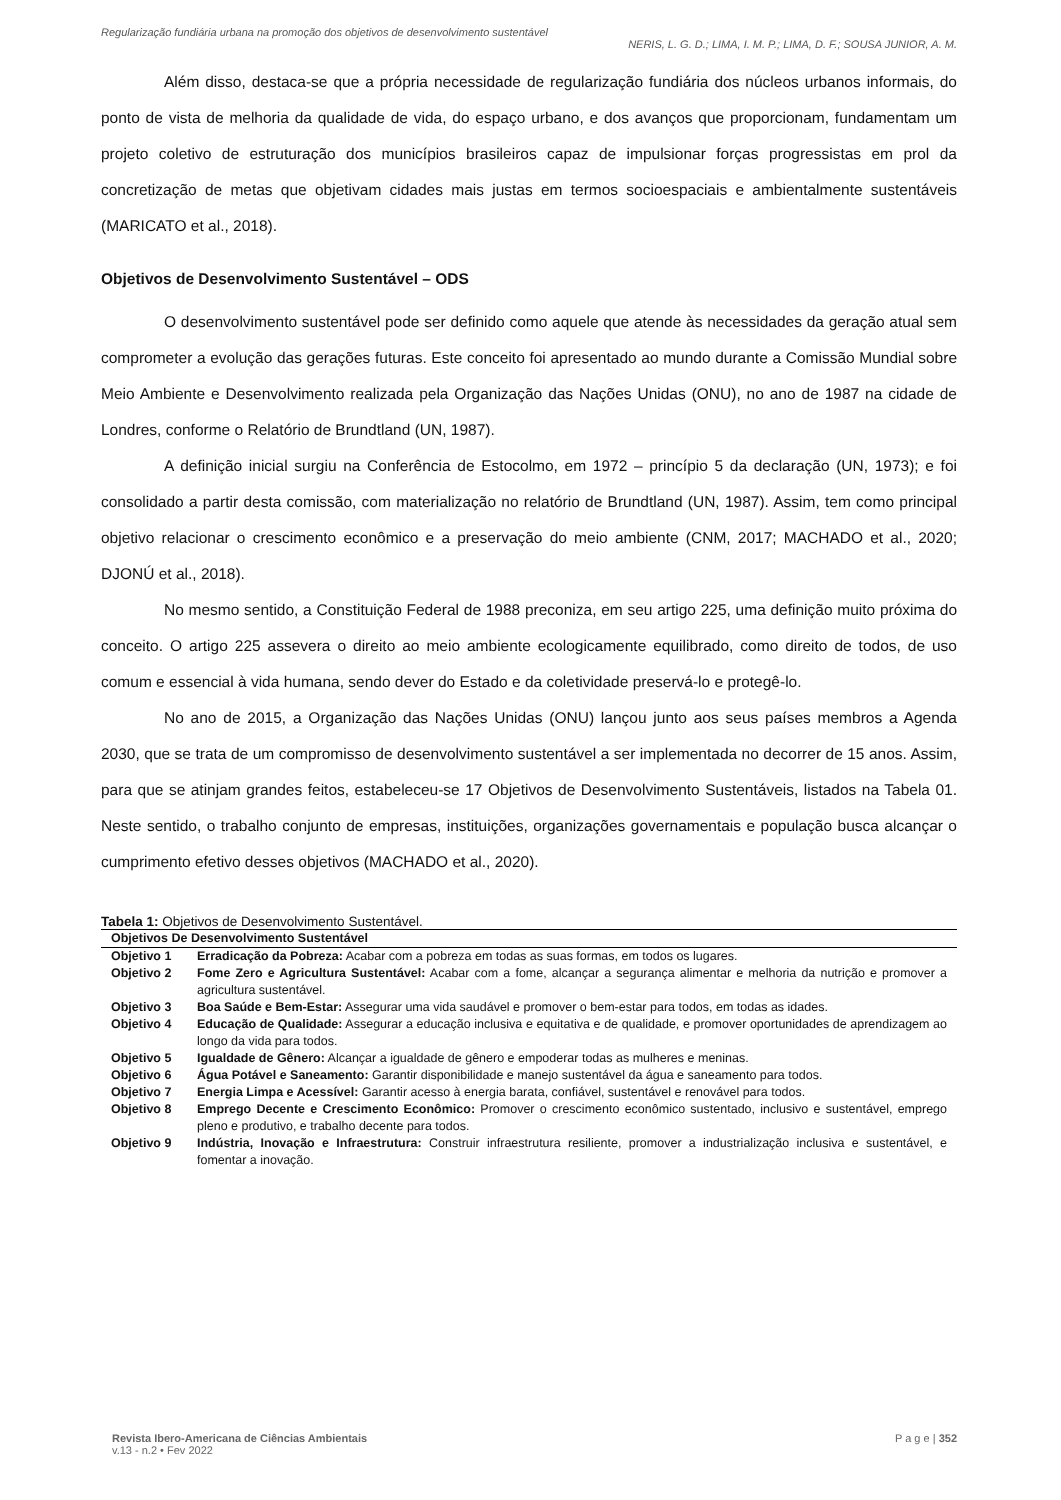Regularização fundiária urbana na promoção dos objetivos de desenvolvimento sustentável
NERIS, L. G. D.; LIMA, I. M. P.; LIMA, D. F.; SOUSA JUNIOR, A. M.
Além disso, destaca-se que a própria necessidade de regularização fundiária dos núcleos urbanos informais, do ponto de vista de melhoria da qualidade de vida, do espaço urbano, e dos avanços que proporcionam, fundamentam um projeto coletivo de estruturação dos municípios brasileiros capaz de impulsionar forças progressistas em prol da concretização de metas que objetivam cidades mais justas em termos socioespaciais e ambientalmente sustentáveis (MARICATO et al., 2018).
Objetivos de Desenvolvimento Sustentável – ODS
O desenvolvimento sustentável pode ser definido como aquele que atende às necessidades da geração atual sem comprometer a evolução das gerações futuras. Este conceito foi apresentado ao mundo durante a Comissão Mundial sobre Meio Ambiente e Desenvolvimento realizada pela Organização das Nações Unidas (ONU), no ano de 1987 na cidade de Londres, conforme o Relatório de Brundtland (UN, 1987).
A definição inicial surgiu na Conferência de Estocolmo, em 1972 – princípio 5 da declaração (UN, 1973); e foi consolidado a partir desta comissão, com materialização no relatório de Brundtland (UN, 1987). Assim, tem como principal objetivo relacionar o crescimento econômico e a preservação do meio ambiente (CNM, 2017; MACHADO et al., 2020; DJONÚ et al., 2018).
No mesmo sentido, a Constituição Federal de 1988 preconiza, em seu artigo 225, uma definição muito próxima do conceito. O artigo 225 assevera o direito ao meio ambiente ecologicamente equilibrado, como direito de todos, de uso comum e essencial à vida humana, sendo dever do Estado e da coletividade preservá-lo e protegê-lo.
No ano de 2015, a Organização das Nações Unidas (ONU) lançou junto aos seus países membros a Agenda 2030, que se trata de um compromisso de desenvolvimento sustentável a ser implementada no decorrer de 15 anos. Assim, para que se atinjam grandes feitos, estabeleceu-se 17 Objetivos de Desenvolvimento Sustentáveis, listados na Tabela 01. Neste sentido, o trabalho conjunto de empresas, instituições, organizações governamentais e população busca alcançar o cumprimento efetivo desses objetivos (MACHADO et al., 2020).
Tabela 1: Objetivos de Desenvolvimento Sustentável.
| Objetivos De Desenvolvimento Sustentável | |
| --- | --- |
| Objetivo 1 | Erradicação da Pobreza: Acabar com a pobreza em todas as suas formas, em todos os lugares. |
| Objetivo 2 | Fome Zero e Agricultura Sustentável: Acabar com a fome, alcançar a segurança alimentar e melhoria da nutrição e promover a agricultura sustentável. |
| Objetivo 3 | Boa Saúde e Bem-Estar: Assegurar uma vida saudável e promover o bem-estar para todos, em todas as idades. |
| Objetivo 4 | Educação de Qualidade: Assegurar a educação inclusiva e equitativa e de qualidade, e promover oportunidades de aprendizagem ao longo da vida para todos. |
| Objetivo 5 | Igualdade de Gênero: Alcançar a igualdade de gênero e empoderar todas as mulheres e meninas. |
| Objetivo 6 | Água Potável e Saneamento: Garantir disponibilidade e manejo sustentável da água e saneamento para todos. |
| Objetivo 7 | Energia Limpa e Acessível: Garantir acesso à energia barata, confiável, sustentável e renovável para todos. |
| Objetivo 8 | Emprego Decente e Crescimento Econômico: Promover o crescimento econômico sustentado, inclusivo e sustentável, emprego pleno e produtivo, e trabalho decente para todos. |
| Objetivo 9 | Indústria, Inovação e Infraestrutura: Construir infraestrutura resiliente, promover a industrialização inclusiva e sustentável, e fomentar a inovação. |
Revista Ibero-Americana de Ciências Ambientais
v.13 - n.2 • Fev 2022
P a g e | 352